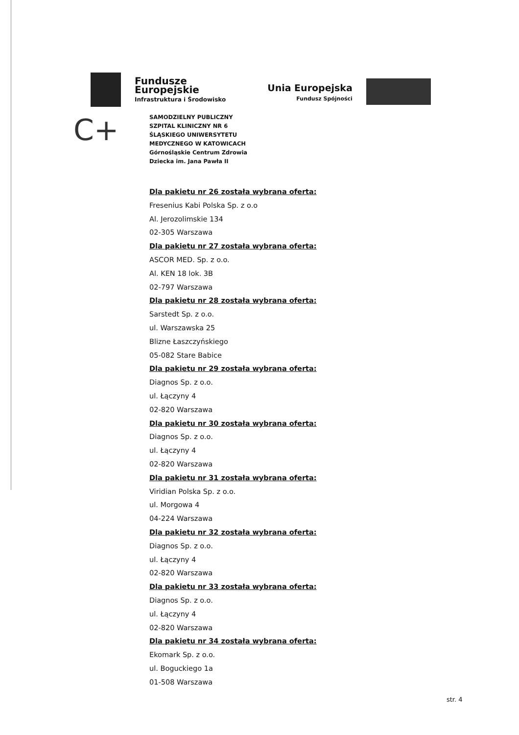Fundusze
Europejskie
Infrastruktura i Środowisko
Unia Europejska
Fundusz Spójności
C+
SAMODZIELNY PUBLICZNY
SZPITAL KLINICZNY NR 6
ŚLĄSKIEGO UNIWERSYTETU
MEDYCZNEGO W KATOWICACH
Górnośląskie Centrum Zdrowia
Dziecka im. Jana Pawła II
Dla pakietu nr 26 została wybrana oferta:
Fresenius Kabi Polska Sp. z o.o
Al. Jerozolimskie 134
02-305 Warszawa
Dla pakietu nr 27 została wybrana oferta:
ASCOR MED. Sp. z o.o.
Al. KEN 18 lok. 3B
02-797 Warszawa
Dla pakietu nr 28 została wybrana oferta:
Sarstedt Sp. z o.o.
ul. Warszawska 25
Blizne Łaszczyńskiego
05-082 Stare Babice
Dla pakietu nr 29 została wybrana oferta:
Diagnos Sp. z o.o.
ul. Łączyny 4
02-820 Warszawa
Dla pakietu nr 30 została wybrana oferta:
Diagnos Sp. z o.o.
ul. Łączyny 4
02-820 Warszawa
Dla pakietu nr 31 została wybrana oferta:
Viridian Polska Sp. z o.o.
ul. Morgowa 4
04-224 Warszawa
Dla pakietu nr 32 została wybrana oferta:
Diagnos Sp. z o.o.
ul. Łączyny 4
02-820 Warszawa
Dla pakietu nr 33 została wybrana oferta:
Diagnos Sp. z o.o.
ul. Łączyny 4
02-820 Warszawa
Dla pakietu nr 34 została wybrana oferta:
Ekomark Sp. z o.o.
ul. Boguckiego 1a
01-508 Warszawa
str. 4